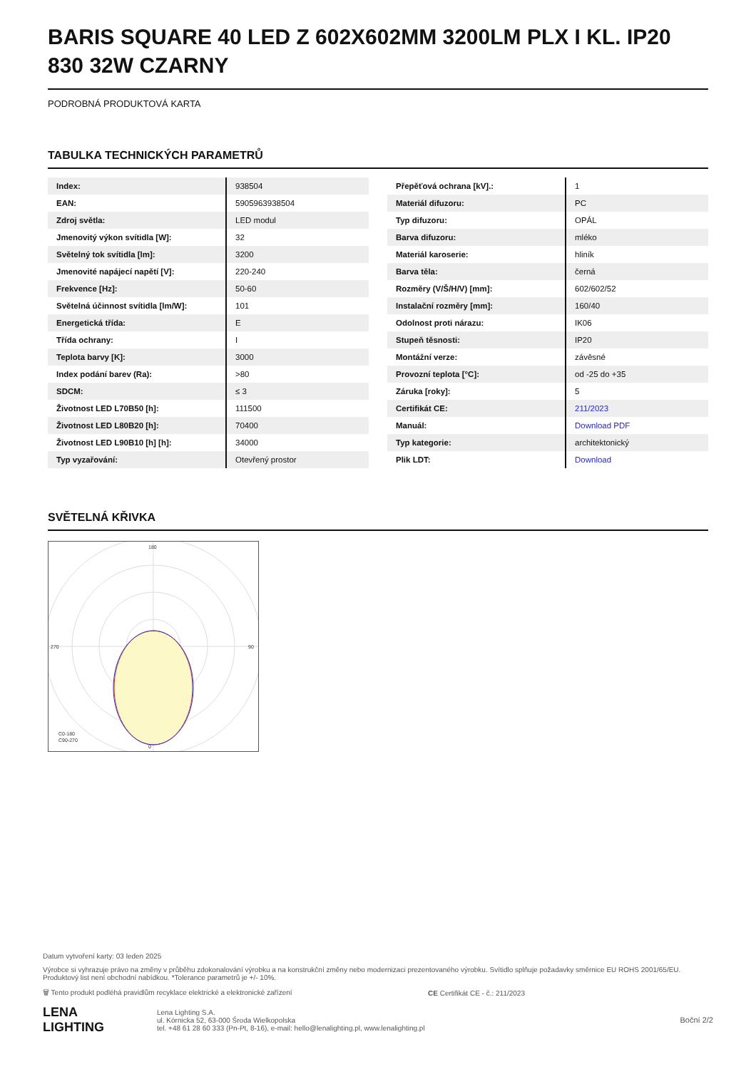BARIS SQUARE 40 LED Z 602X602MM 3200LM PLX I KL. IP20 830 32W CZARNY
PODROBNÁ PRODUKTOVÁ KARTA
TABULKA TECHNICKÝCH PARAMETRŮ
| Index: | 938504 |
| EAN: | 5905963938504 |
| Zdroj světla: | LED modul |
| Jmenovitý výkon svítidla [W]: | 32 |
| Světelný tok svítidla [lm]: | 3200 |
| Jmenovité napájecí napětí [V]: | 220-240 |
| Frekvence [Hz]: | 50-60 |
| Světelná účinnost svítidla [lm/W]: | 101 |
| Energetická třída: | E |
| Třída ochrany: | I |
| Teplota barvy [K]: | 3000 |
| Index podání barev (Ra): | >80 |
| SDCM: | ≤ 3 |
| Životnost LED L70B50 [h]: | 111500 |
| Životnost LED L80B20 [h]: | 70400 |
| Životnost LED L90B10 [h] [h]: | 34000 |
| Typ vyzařování: | Otevřený prostor |
| Přepěťová ochrana [kV].: | 1 |
| Materiál difuzoru: | PC |
| Typ difuzoru: | OPÁL |
| Barva difuzoru: | mléko |
| Materiál karoserie: | hliník |
| Barva těla: | černá |
| Rozměry (V/Š/H/V) [mm]: | 602/602/52 |
| Instalační rozměry [mm]: | 160/40 |
| Odolnost proti nárazu: | IK06 |
| Stupeň těsnosti: | IP20 |
| Montážní verze: | závěsné |
| Provozní teplota [°C]: | od -25 do +35 |
| Záruka [roky]: | 5 |
| Certifikát CE: | 211/2023 |
| Manuál: | Download PDF |
| Typ kategorie: | architektonický |
| Plik LDT: | Download |
SVĚTELNÁ KŘIVKA
180
0
270
90
C0-180
C90-270
Datum vytvoření karty: 03 leden 2025
Výrobce si vyhrazuje právo na změny v průběhu zdokonalování výrobku a na konstrukční změny nebo modernizaci prezentovaného výrobku. Svítidlo splňuje požadavky směrnice EU ROHS 2001/65/EU. Produktový list není obchodní nabídkou. *Tolerance parametrů je +/- 10%.
🗑 Tento produkt podléhá pravidlům recyklace elektrické a elektronické zařízení CE Certifikát CE - č.: 211/2023
LENA
LIGHTING Lena Lighting S.A.
ul. Kórnicka 52, 63-000 Środa Wielkopolska
tel. +48 61 28 60 333 (Pn-Pt, 8-16), e-mail: hello@lenalighting.pl, www.lenalighting.pl Boční 2/2